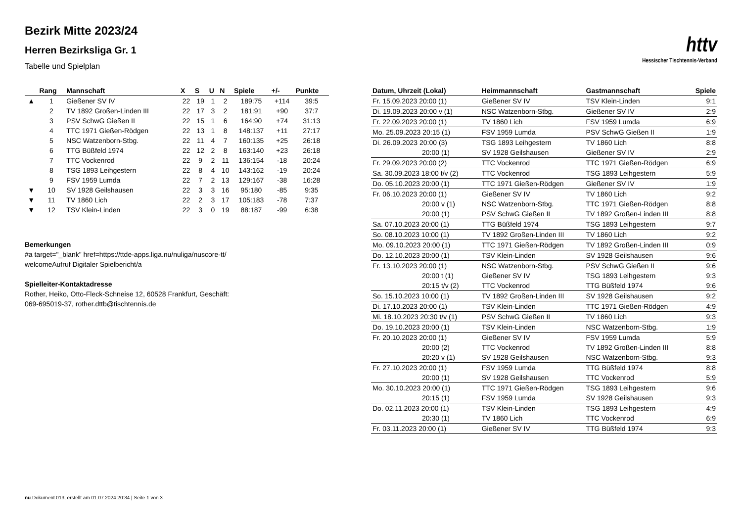Bezirk Mitte 2023/24
Herren Bezirksliga Gr. 1
Tabelle und Spielplan
httv
Hessischer Tischtennis-Verband
| | Rang | Mannschaft | X | S | U | N | Spiele | +/- | Punkte |
| --- | --- | --- | --- | --- | --- | --- | --- | --- | --- |
| ▲ | 1 | Gießener SV IV | 22 | 19 | 1 | 2 | 189:75 | +114 | 39:5 |
| | 2 | TV 1892 Großen-Linden III | 22 | 17 | 3 | 2 | 181:91 | +90 | 37:7 |
| | 3 | PSV SchwG Gießen II | 22 | 15 | 1 | 6 | 164:90 | +74 | 31:13 |
| | 4 | TTC 1971 Gießen-Rödgen | 22 | 13 | 1 | 8 | 148:137 | +11 | 27:17 |
| | 5 | NSC Watzenborn-Stbg. | 22 | 11 | 4 | 7 | 160:135 | +25 | 26:18 |
| | 6 | TTG Büßfeld 1974 | 22 | 12 | 2 | 8 | 163:140 | +23 | 26:18 |
| | 7 | TTC Vockenrod | 22 | 9 | 2 | 11 | 136:154 | -18 | 20:24 |
| | 8 | TSG 1893 Leihgestern | 22 | 8 | 4 | 10 | 143:162 | -19 | 20:24 |
| | 9 | FSV 1959 Lumda | 22 | 7 | 2 | 13 | 129:167 | -38 | 16:28 |
| ▼ | 10 | SV 1928 Geilshausen | 22 | 3 | 3 | 16 | 95:180 | -85 | 9:35 |
| ▼ | 11 | TV 1860 Lich | 22 | 2 | 3 | 17 | 105:183 | -78 | 7:37 |
| ▼ | 12 | TSV Klein-Linden | 22 | 3 | 0 | 19 | 88:187 | -99 | 6:38 |
Bemerkungen
#a target="_blank" href=https://ttde-apps.liga.nu/nuliga/nuscore-tt/
welcomeAufruf Digitaler Spielbericht/a
Spielleiter-Kontaktadresse
Rother, Heiko, Otto-Fleck-Schneise 12, 60528 Frankfurt, Geschäft:
069-695019-37, rother.dttb@tischtennis.de
| Datum, Uhrzeit (Lokal) | Heimmannschaft | Gastmannschaft | Spiele |
| --- | --- | --- | --- |
| Fr. 15.09.2023 20:00 (1) | Gießener SV IV | TSV Klein-Linden | 9:1 |
| Di. 19.09.2023 20:00 v (1) | NSC Watzenborn-Stbg. | Gießener SV IV | 2:9 |
| Fr. 22.09.2023 20:00 (1) | TV 1860 Lich | FSV 1959 Lumda | 6:9 |
| Mo. 25.09.2023 20:15 (1) | FSV 1959 Lumda | PSV SchwG Gießen II | 1:9 |
| Di. 26.09.2023 20:00 (3) | TSG 1893 Leihgestern | TV 1860 Lich | 8:8 |
| 20:00 (1) | SV 1928 Geilshausen | Gießener SV IV | 2:9 |
| Fr. 29.09.2023 20:00 (2) | TTC Vockenrod | TTC 1971 Gießen-Rödgen | 6:9 |
| Sa. 30.09.2023 18:00 t/v (2) | TTC Vockenrod | TSG 1893 Leihgestern | 5:9 |
| Do. 05.10.2023 20:00 (1) | TTC 1971 Gießen-Rödgen | Gießener SV IV | 1:9 |
| Fr. 06.10.2023 20:00 (1) | Gießener SV IV | TV 1860 Lich | 9:2 |
| 20:00 v (1) | NSC Watzenborn-Stbg. | TTC 1971 Gießen-Rödgen | 8:8 |
| 20:00 (1) | PSV SchwG Gießen II | TV 1892 Großen-Linden III | 8:8 |
| Sa. 07.10.2023 20:00 (1) | TTG Büßfeld 1974 | TSG 1893 Leihgestern | 9:7 |
| So. 08.10.2023 10:00 (1) | TV 1892 Großen-Linden III | TV 1860 Lich | 9:2 |
| Mo. 09.10.2023 20:00 (1) | TTC 1971 Gießen-Rödgen | TV 1892 Großen-Linden III | 0:9 |
| Do. 12.10.2023 20:00 (1) | TSV Klein-Linden | SV 1928 Geilshausen | 9:6 |
| Fr. 13.10.2023 20:00 (1) | NSC Watzenborn-Stbg. | PSV SchwG Gießen II | 9:6 |
| 20:00 t (1) | Gießener SV IV | TSG 1893 Leihgestern | 9:3 |
| 20:15 t/v (2) | TTC Vockenrod | TTG Büßfeld 1974 | 9:6 |
| So. 15.10.2023 10:00 (1) | TV 1892 Großen-Linden III | SV 1928 Geilshausen | 9:2 |
| Di. 17.10.2023 20:00 (1) | TSV Klein-Linden | TTC 1971 Gießen-Rödgen | 4:9 |
| Mi. 18.10.2023 20:30 t/v (1) | PSV SchwG Gießen II | TV 1860 Lich | 9:3 |
| Do. 19.10.2023 20:00 (1) | TSV Klein-Linden | NSC Watzenborn-Stbg. | 1:9 |
| Fr. 20.10.2023 20:00 (1) | Gießener SV IV | FSV 1959 Lumda | 5:9 |
| 20:00 (2) | TTC Vockenrod | TV 1892 Großen-Linden III | 8:8 |
| 20:20 v (1) | SV 1928 Geilshausen | NSC Watzenborn-Stbg. | 9:3 |
| Fr. 27.10.2023 20:00 (1) | FSV 1959 Lumda | TTG Büßfeld 1974 | 8:8 |
| 20:00 (1) | SV 1928 Geilshausen | TTC Vockenrod | 5:9 |
| Mo. 30.10.2023 20:00 (1) | TTC 1971 Gießen-Rödgen | TSG 1893 Leihgestern | 9:6 |
| 20:15 (1) | FSV 1959 Lumda | SV 1928 Geilshausen | 9:3 |
| Do. 02.11.2023 20:00 (1) | TSV Klein-Linden | TSG 1893 Leihgestern | 4:9 |
| 20:30 (1) | TV 1860 Lich | TTC Vockenrod | 6:9 |
| Fr. 03.11.2023 20:00 (1) | Gießener SV IV | TTG Büßfeld 1974 | 9:3 |
nu.Dokument 013, erstellt am 01.07.2024 20:34 | Seite 1 von 3